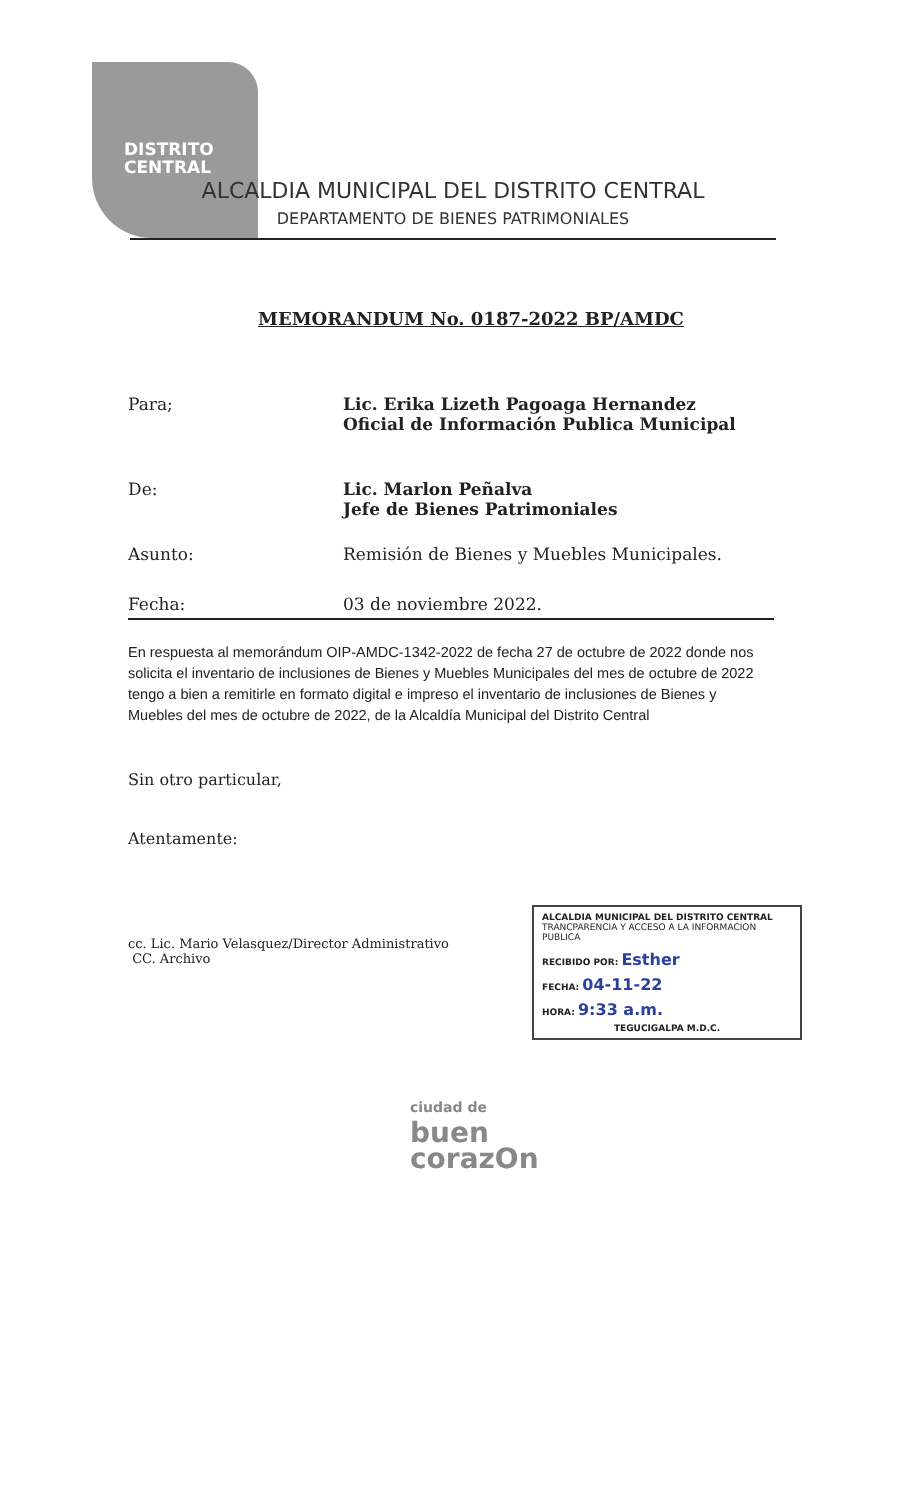DISTRITO
CENTRAL
ALCALDIA MUNICIPAL DEL DISTRITO CENTRAL
DEPARTAMENTO DE BIENES PATRIMONIALES
MEMORANDUM No. 0187-2022 BP/AMDC
Para; Lic. Erika Lizeth Pagoaga Hernandez
Oficial de Información Publica Municipal
De: Lic. Marlon Peñalva
Jefe de Bienes Patrimoniales
Asunto: Remisión de Bienes y Muebles Municipales.
Fecha: 03 de noviembre 2022.
En respuesta al memorándum OIP-AMDC-1342-2022 de fecha 27 de octubre de 2022 donde nos solicita el inventario de inclusiones de Bienes y Muebles Municipales del mes de octubre de 2022 tengo a bien a remitirle en formato digital e impreso el inventario de inclusiones de Bienes y Muebles del mes de octubre de 2022, de la Alcaldía Municipal del Distrito Central
Sin otro particular,
Atentamente:
cc. Lic. Mario Velasquez/Director Administrativo
CC. Archivo
ALCALDIA MUNICIPAL DEL DISTRITO CENTRAL
TRANCPARENCIA Y ACCESO A LA INFORMACION PUBLICA
RECIBIDO POR: Esther
FECHA: 04-11-22
HORA: 9:33 a.m.
TEGUCIGALPA M.D.C.
ciudad de
buen
corazOn